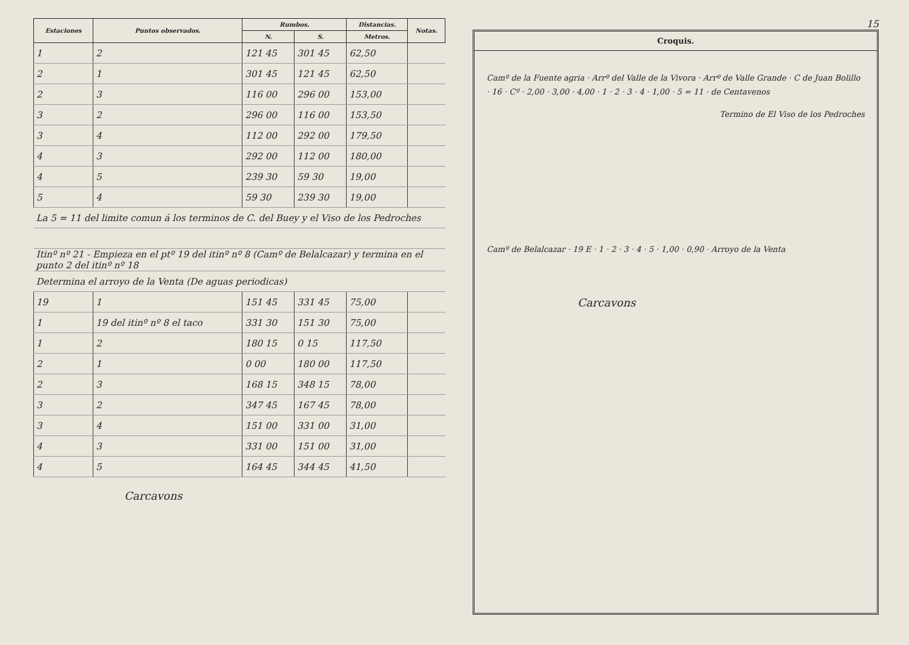| Estaciones | Puntos observados. | Rumbos. | | Distancias. | Notas. |
| --- | --- | --- | --- | --- | --- |
| | | N. | S. | Metros. | |
| 1 | 2 | 121 45 | 301 45 | 62,50 | |
| 2 | 1 | 301 45 | 121 45 | 62,50 | |
| 2 | 3 | 116 00 | 296 00 | 153,00 | |
| 3 | 2 | 296 00 | 116 00 | 153,50 | |
| 3 | 4 | 112 00 | 292 00 | 179,50 | |
| 4 | 3 | 292 00 | 112 00 | 180,00 | |
| 4 | 5 | 239 30 | 59 30 | 19,00 | |
| 5 | 4 | 59 30 | 239 30 | 19,00 | |
| La 5 = 11 del limite comun á los terminos de C. del Buey y el Viso de los Pedroches | | | | | |
| Itinº nº 21 - Empieza en el ptº 19 del itinº nº 8 (Camº de Belalcazar) y termina en el punto 2 del itinº nº 18 | | | | | |
| Determina el arroyo de la Venta (De aguas periodicas) | | | | | |
| 19 | 1 | 151 45 | 331 45 | 75,00 | |
| 1 | 19 del itinº nº 8 el taco | 331 30 | 151 30 | 75,00 | |
| 1 | 2 | 180 15 | 0 15 | 117,50 | |
| 2 | 1 | 0 00 | 180 00 | 117,50 | |
| 2 | 3 | 168 15 | 348 15 | 78,00 | |
| 3 | 2 | 347 45 | 167 45 | 78,00 | |
| 3 | 4 | 151 00 | 331 00 | 31,00 | |
| 4 | 3 | 331 00 | 151 00 | 31,00 | |
| 4 | 5 | 164 45 | 344 45 | 41,50 | |
Carcavons
15
Croquis.
Camº de la Fuente agria · Arrº del Valle de la Vivora · Arrº de Valle Grande · C de Juan Bolillo · 16 · Cº · 2,00 · 3,00 · 4,00 · 1 · 2 · 3 · 4 · 1,00 · 5 = 11 · de Centavenos
Termino de El Viso de los Pedroches
Camº de Belalcazar · 19 E · 1 · 2 · 3 · 4 · 5 · 1,00 · 0,90 · Arroyo de la Venta
Carcavons